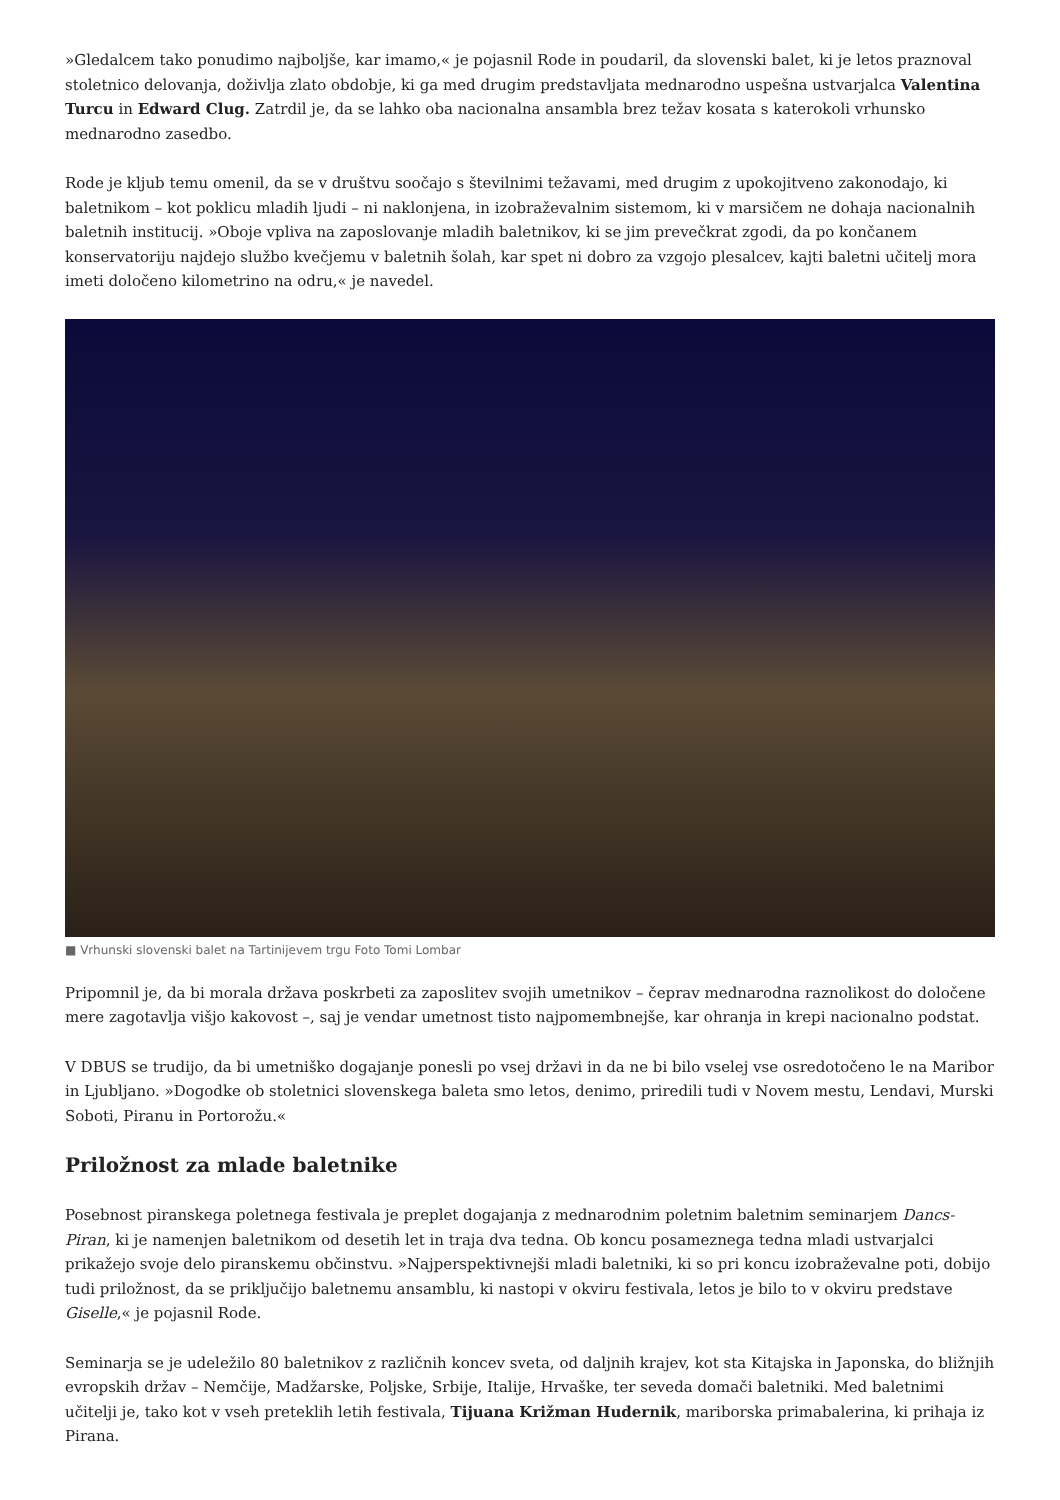»Gledalcem tako ponudimo najboljše, kar imamo,« je pojasnil Rode in poudaril, da slovenski balet, ki je letos praznoval stoletnico delovanja, doživlja zlato obdobje, ki ga med drugim predstavljata mednarodno uspešna ustvarjalca Valentina Turcu in Edward Clug. Zatrdil je, da se lahko oba nacionalna ansambla brez težav kosata s katerokoli vrhunsko mednarodno zasedbo.
Rode je kljub temu omenil, da se v društvu soočajo s številnimi težavami, med drugim z upokojitveno zakonodajo, ki baletnikom – kot poklicu mladih ljudi – ni naklonjena, in izobraževalnim sistemom, ki v marsičem ne dohaja nacionalnih baletnih institucij. »Oboje vpliva na zaposlovanje mladih baletnikov, ki se jim prevečkrat zgodi, da po končanem konservatoriju najdejo službo kvečjemu v baletnih šolah, kar spet ni dobro za vzgojo plesalcev, kajti baletni učitelj mora imeti določeno kilometrino na odru,« je navedel.
■ Vrhunski slovenski balet na Tartinijevem trgu Foto Tomi Lombar
Pripomnil je, da bi morala država poskrbeti za zaposlitev svojih umetnikov – čeprav mednarodna raznolikost do določene mere zagotavlja višjo kakovost –, saj je vendar umetnost tisto najpomembnejše, kar ohranja in krepi nacionalno podstat.
V DBUS se trudijo, da bi umetniško dogajanje ponesli po vsej državi in da ne bi bilo vselej vse osredotočeno le na Maribor in Ljubljano. »Dogodke ob stoletnici slovenskega baleta smo letos, denimo, priredili tudi v Novem mestu, Lendavi, Murski Soboti, Piranu in Portorožu.«
Priložnost za mlade baletnike
Posebnost piranskega poletnega festivala je preplet dogajanja z mednarodnim poletnim baletnim seminarjem Dancs-Piran, ki je namenjen baletnikom od desetih let in traja dva tedna. Ob koncu posameznega tedna mladi ustvarjalci prikažejo svoje delo piranskemu občinstvu. »Najperspektivnejši mladi baletniki, ki so pri koncu izobraževalne poti, dobijo tudi priložnost, da se priključijo baletnemu ansamblu, ki nastopi v okviru festivala, letos je bilo to v okviru predstave Giselle,« je pojasnil Rode.
Seminarja se je udeležilo 80 baletnikov z različnih koncev sveta, od daljnih krajev, kot sta Kitajska in Japonska, do bližnjih evropskih držav – Nemčije, Madžarske, Poljske, Srbije, Italije, Hrvaške, ter seveda domači baletniki. Med baletnimi učitelji je, tako kot v vseh preteklih letih festivala, Tijuana Križman Hudernik, mariborska primabalerina, ki prihaja iz Pirana.